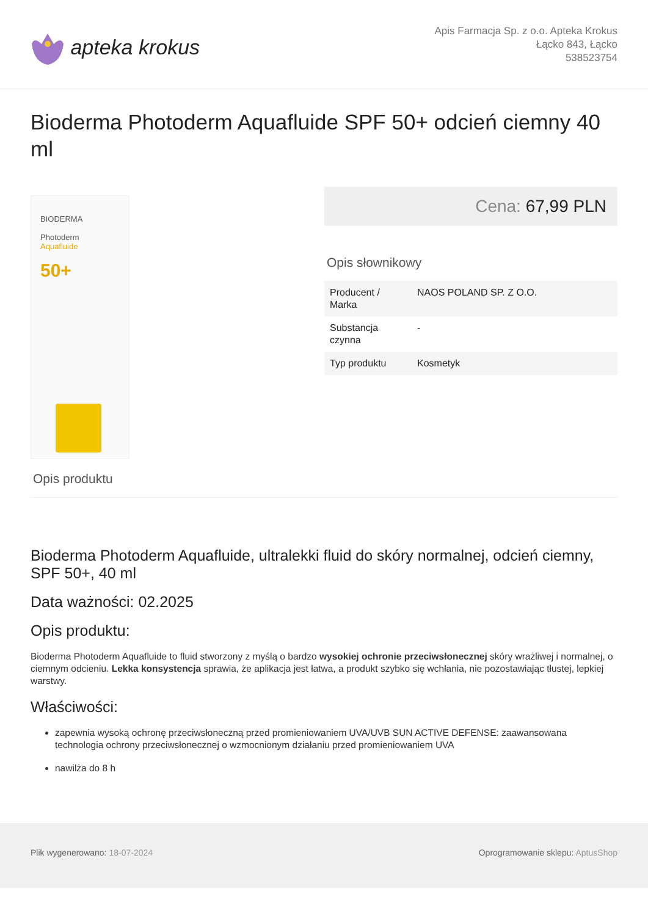apteka krokus
Apis Farmacja Sp. z o.o. Apteka Krokus
Łącko 843, Łącko
538523754
Bioderma Photoderm Aquafluide SPF 50+ odcień ciemny 40 ml
BIODERMA
Photoderm
Aquafluide
50+
Cena: 67,99 PLN
Opis słownikowy
| Producent / Marka | NAOS POLAND SP. Z O.O. |
| Substancja czynna | - |
| Typ produktu | Kosmetyk |
Opis produktu
Bioderma Photoderm Aquafluide, ultralekki fluid do skóry normalnej, odcień ciemny, SPF 50+, 40 ml
Data ważności: 02.2025
Opis produktu:
Bioderma Photoderm Aquafluide to fluid stworzony z myślą o bardzo wysokiej ochronie przeciwsłonecznej skóry wrażliwej i normalnej, o ciemnym odcieniu. Lekka konsystencja sprawia, że aplikacja jest łatwa, a produkt szybko się wchłania, nie pozostawiając tłustej, lepkiej warstwy.
Właściwości:
zapewnia wysoką ochronę przeciwsłoneczną przed promieniowaniem UVA/UVB SUN ACTIVE DEFENSE: zaawansowana technologia ochrony przeciwsłonecznej o wzmocnionym działaniu przed promieniowaniem UVA
nawilża do 8 h
Plik wygenerowano: 18-07-2024 Oprogramowanie sklepu: AptusShop